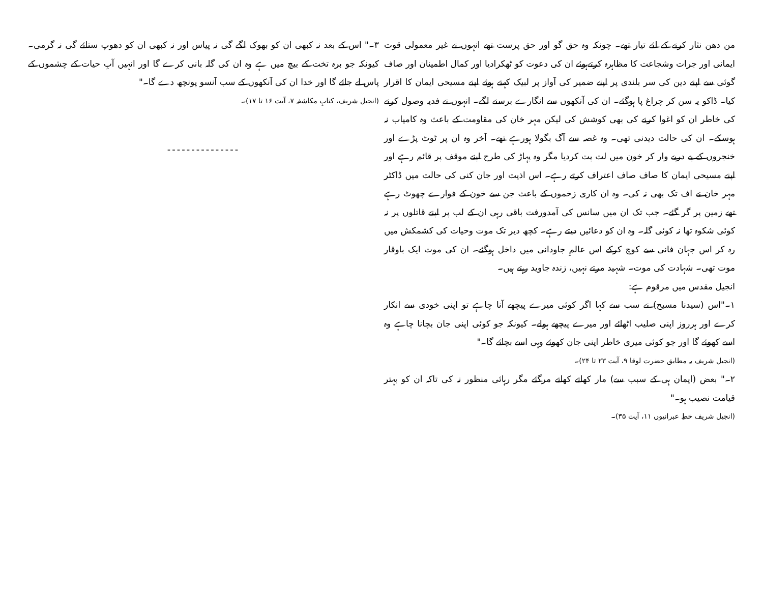من دھن نثار کرنے کے لئے تیار تھے۔ چونکہ وہ حق گو اور حق پرست تھے انہوں نے غیر معمولی قوت ایمانی اور جرات وشجاعت کا مظاہرہ کرتےہوئے ان کی دعوت کو ٹھکرادیا اور کمال اطمینان اور صاف گوئی سے اپنے دین کی سر بلندی پر اپنے ضمیر کی آواز پر لبیک کہتے ہوئے اپنے مسیحی ایمان کا اقرار کیا۔ ڈاکو یہ سن کر چراغ پا ہوگئے۔ ان کی آنکھوں سے انگارے برسنے لگے۔ انہوں نے فدیہ وصول کرنے کی خاطر ان کو اغوا کرنے کی بھی کوشش کی لیکن مہر خان کی مقاومت کے باعث وہ کامیاب نہ ہوسکے۔ ان کی حالت دیدنی تھی۔ وہ غصہ سے آگ بگولا ہورہے تھے۔ آخر وہ ان پر ٹوٹ پڑے اور خنجروں کے پے درپے وار کر خون میں لت پت کردیا مگر وہ پہاڑ کی طرح اپنے موقف پر قائم رہے اور اپنے مسیحی ایمان کا صاف صاف اعتراف کرتے رہے۔ اس اذیت اور جان کنی کی حالت میں ڈاکٹر مہر خان نے اف تک بھی نہ کی۔ وہ ان کاری زخموں کے باعث جن سے خون کے فوارے چھوٹ رہے تھے زمین پر گر گئے۔ جب تک ان میں سانس کی آمدورفت باقی رہی ان کے لب پر اپنے قاتلوں پر نہ کوئی شکوہ تھا نہ کوئی گلہ۔ وہ ان کو دعائیں دیتے رہے۔ کچھ دیر تک موت وحیات کی کشمکش میں رہ کر اس جہان فانی سے کوچ کرکے اس عالمِ جاودانی میں داخل ہوگئے۔ ان کی موت ایک باوقار موت تھی۔ شہادت کی موت۔ شہید مرتے نہیں، زندہ جاوید رہتے ہیں۔
انجیل مقدس میں مرقوم ہے:
۱۔"اس (سیدنا مسیح) نے سب سے کہا اگر کوئی میرے پیچھے آنا چاہے تو اپنی خودی سے انکار کرے اور ہرروز اپنی صلیب اٹھائے اور میرے پیچھے ہولے۔ کیونکہ جو کوئی اپنی جان بچانا چاہے وہ اسے کھوئے گا اور جو کوئی میری خاطر اپنی جان کھوئے وہی اسے بچائے گا۔"
(انجیل شریف بہ مطابق حضرت لوقا ۹، آیت ۲۳ تا ۲۴)۔
۲۔" بعض (ایمان ہی کے سبب سے) مار کھاتے کھاتے مرگئے مگر رہائی منظور نہ کی تاکہ ان کو بہتر قیامت نصیب ہو۔"
(انجیل شریف خطِ عبرانیوں ۱۱، آیت ۳۵)۔
۳۔" اس کے بعد نہ کبھی ان کو بھوک لگے گی نہ پیاس اور نہ کبھی ان کو دھوپ ستائے گی نہ گرمی۔ کیونکہ جو برہ تخت کے بیچ میں ہے وہ ان کی گلہ بانی کرے گا اور انہیں آبِ حیات کے چشموں کے پاس لے جائے گا اور خدا ان کی آنکھوں کے سب آنسو پونچھ دے گا۔"
(انجیل شریف، کتابِ مکاشفہ ۷، آیت ۱۶ تا ۱۷)۔
---------------